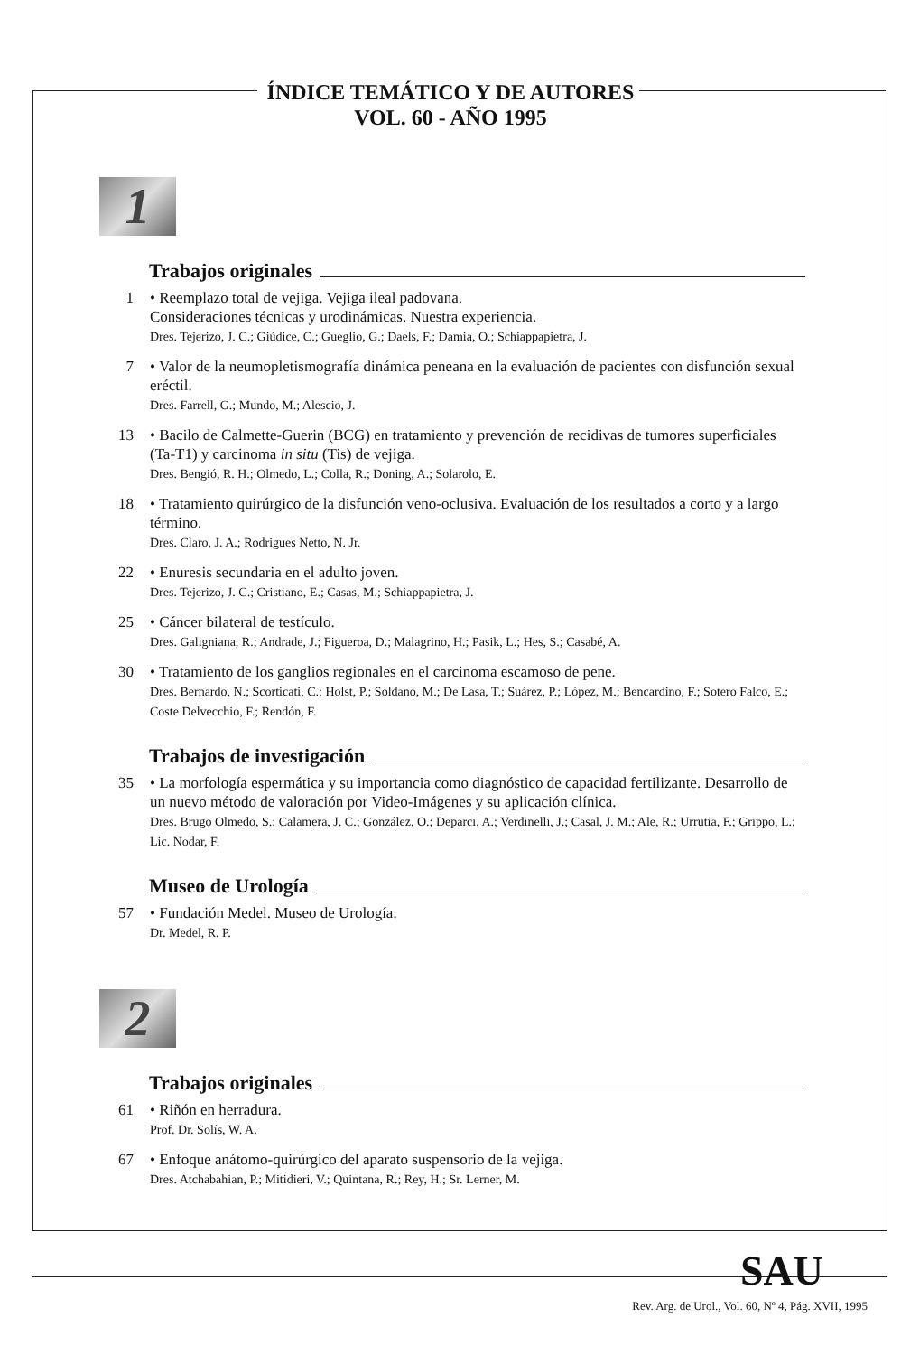ÍNDICE TEMÁTICO Y DE AUTORES
VOL. 60 - AÑO 1995
1
Trabajos originales
1 • Reemplazo total de vejiga. Vejiga ileal padovana.
Consideraciones técnicas y urodinámicas. Nuestra experiencia.
Dres. Tejerizo, J. C.; Giúdice, C.; Gueglio, G.; Daels, F.; Damia, O.; Schiappapietra, J.
7 • Valor de la neumopletismografía dinámica peneana en la evaluación de pacientes con disfunción sexual eréctil.
Dres. Farrell, G.; Mundo, M.; Alescio, J.
13 • Bacilo de Calmette-Guerin (BCG) en tratamiento y prevención de recidivas de tumores superficiales (Ta-T1) y carcinoma in situ (Tis) de vejiga.
Dres. Bengió, R. H.; Olmedo, L.; Colla, R.; Doning, A.; Solarolo, E.
18 • Tratamiento quirúrgico de la disfunción veno-oclusiva. Evaluación de los resultados a corto y a largo término.
Dres. Claro, J. A.; Rodrigues Netto, N. Jr.
22 • Enuresis secundaria en el adulto joven.
Dres. Tejerizo, J. C.; Cristiano, E.; Casas, M.; Schiappapietra, J.
25 • Cáncer bilateral de testículo.
Dres. Galigniana, R.; Andrade, J.; Figueroa, D.; Malagrino, H.; Pasik, L.; Hes, S.; Casabé, A.
30 • Tratamiento de los ganglios regionales en el carcinoma escamoso de pene.
Dres. Bernardo, N.; Scorticati, C.; Holst, P.; Soldano, M.; De Lasa, T.; Suárez, P.; López, M.; Bencardino, F.; Sotero Falco, E.; Coste Delvecchio, F.; Rendón, F.
Trabajos de investigación
35 • La morfología espermática y su importancia como diagnóstico de capacidad fertilizante. Desarrollo de un nuevo método de valoración por Video-Imágenes y su aplicación clínica.
Dres. Brugo Olmedo, S.; Calamera, J. C.; González, O.; Deparci, A.; Verdinelli, J.; Casal, J. M.; Ale, R.; Urrutia, F.; Grippo, L.; Lic. Nodar, F.
Museo de Urología
57 • Fundación Medel. Museo de Urología.
Dr. Medel, R. P.
2
Trabajos originales
61 • Riñón en herradura.
Prof. Dr. Solís, W. A.
67 • Enfoque anátomo-quirúrgico del aparato suspensorio de la vejiga.
Dres. Atchabahian, P.; Mitidieri, V.; Quintana, R.; Rey, H.; Sr. Lerner, M.
SAU
Rev. Arg. de Urol., Vol. 60, Nº 4, Pág. XVII, 1995